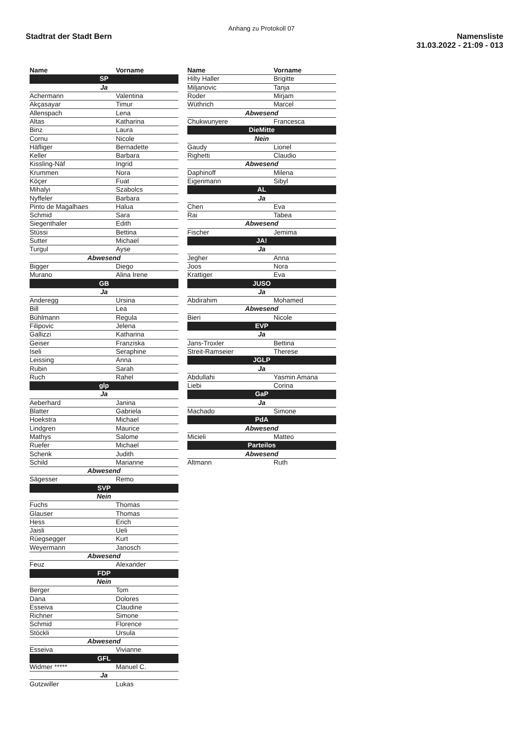Anhang zu Protokoll 07
Stadtrat der Stadt Bern Namensliste
31.03.2022 - 21:09 - 013
| Name | Vorname |
| --- | --- |
| SP | |
| Ja | |
| Achermann | Valentina |
| Akçasayar | Timur |
| Allenspach | Lena |
| Altas | Katharina |
| Binz | Laura |
| Cornu | Nicole |
| Häfliger | Bernadette |
| Keller | Barbara |
| Kissling-Näf | Ingrid |
| Krummen | Nora |
| Köçer | Fuat |
| Mihalyi | Szabolcs |
| Nyffeler | Barbara |
| Pinto de Magalhaes | Halua |
| Schmid | Sara |
| Siegenthaler | Edith |
| Stüssi | Bettina |
| Sutter | Michael |
| Turgul | Ayse |
| Abwesend | |
| Bigger | Diego |
| Murano | Alina Irene |
| GB | |
| Ja | |
| Anderegg | Ursina |
| Bill | Lea |
| Bühlmann | Regula |
| Filipovic | Jelena |
| Gallizzi | Katharina |
| Geiser | Franziska |
| Iseli | Seraphine |
| Leissing | Anna |
| Rubin | Sarah |
| Ruch | Rahel |
| glp | |
| Ja | |
| Aeberhard | Janina |
| Blatter | Gabriela |
| Hoekstra | Michael |
| Lindgren | Maurice |
| Mathys | Salome |
| Ruefer | Michael |
| Schenk | Judith |
| Schild | Marianne |
| Abwesend | |
| Sägesser | Remo |
| SVP | |
| Nein | |
| Fuchs | Thomas |
| Glauser | Thomas |
| Hess | Erich |
| Jaisli | Ueli |
| Rüegsegger | Kurt |
| Weyermann | Janosch |
| Abwesend | |
| Feuz | Alexander |
| FDP | |
| Nein | |
| Berger | Tom |
| Dana | Dolores |
| Esseiva | Claudine |
| Richner | Simone |
| Schmid | Florence |
| Stöckli | Ursula |
| Abwesend | |
| Esseiva | Vivianne |
| GFL | |
| Widmer ***** | Manuel C. |
| Ja | |
| Gutzwiller | Lukas |
| Name | Vorname |
| --- | --- |
| Hilty Haller | Brigitte |
| Miljanovic | Tanja |
| Roder | Mirjam |
| Wüthrich | Marcel |
| Abwesend | |
| Chukwunyere | Francesca |
| DieMitte | |
| Nein | |
| Gaudy | Lionel |
| Righetti | Claudio |
| Abwesend | |
| Daphinoff | Milena |
| Eigenmann | Sibyl |
| AL | |
| Ja | |
| Chen | Eva |
| Rai | Tabea |
| Abwesend | |
| Fischer | Jemima |
| JA! | |
| Ja | |
| Jegher | Anna |
| Joos | Nora |
| Krattiger | Eva |
| JUSO | |
| Ja | |
| Abdirahim | Mohamed |
| Abwesend | |
| Bieri | Nicole |
| EVP | |
| Ja | |
| Jans-Troxler | Bettina |
| Streit-Ramseier | Therese |
| JGLP | |
| Ja | |
| Abdullahi | Yasmin Amana |
| Liebi | Corina |
| GaP | |
| Ja | |
| Machado | Simone |
| PdA | |
| Abwesend | |
| Micieli | Matteo |
| Parteilos | |
| Abwesend | |
| Altmann | Ruth |